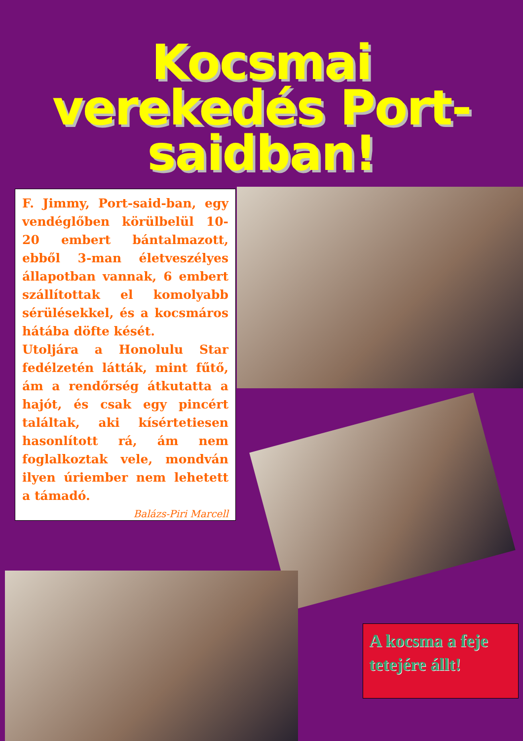Kocsmai
verekedés Port-
saidban!
F. Jimmy, Port-said-ban, egy vendéglőben körülbelül 10-20 embert bántalmazott, ebből 3-man életveszélyes állapotban vannak, 6 embert szállítottak el komolyabb sérülésekkel, és a kocsmáros hátába döfte kését.
Utoljára a Honolulu Star fedélzetén látták, mint fűtő, ám a rendőrség átkutatta a hajót, és csak egy pincért találtak, aki kísértetiesen hasonlított rá, ám nem foglalkoztak vele, mondván ilyen úriember nem lehetett a támadó.
Balázs-Piri Marcell
A kocsma a feje tetejére állt!